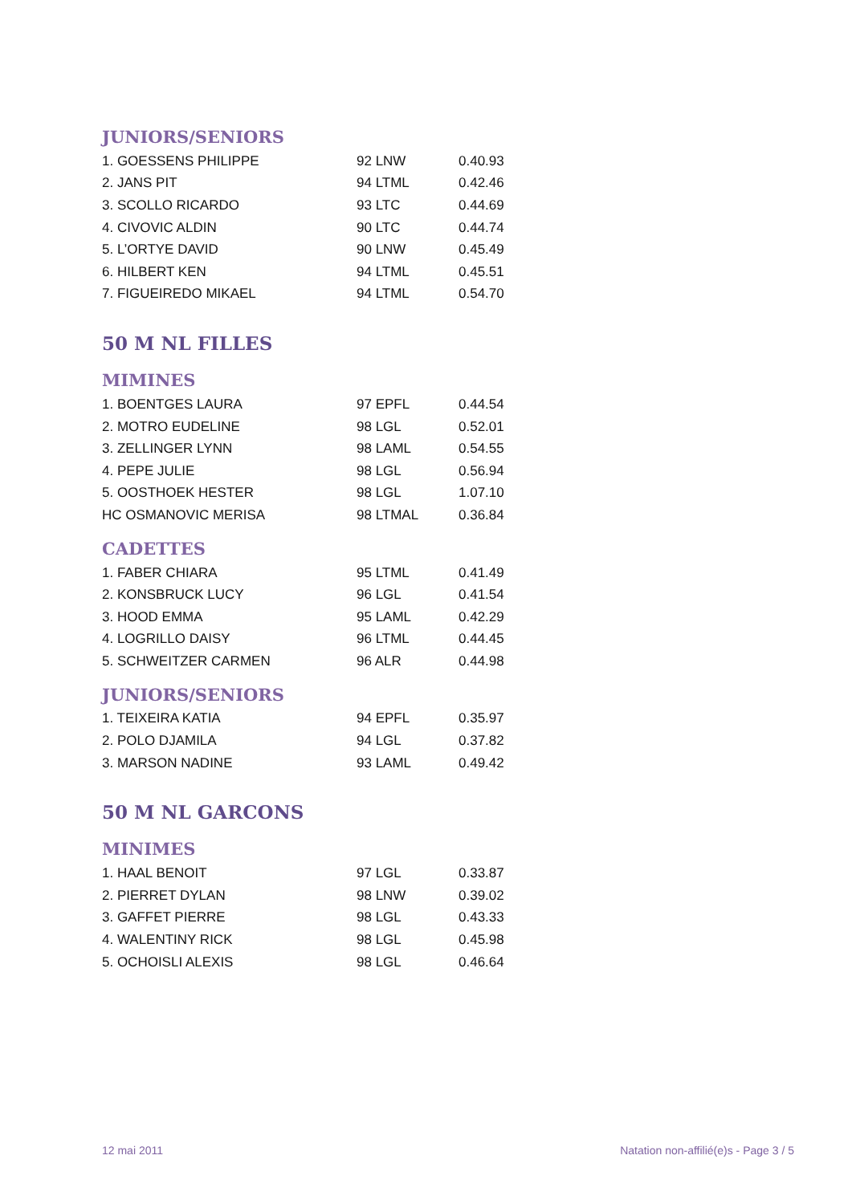JUNIORS/SENIORS
| 1. GOESSENS PHILIPPE | 92 LNW | 0.40.93 |
| 2. JANS PIT | 94 LTML | 0.42.46 |
| 3. SCOLLO RICARDO | 93 LTC | 0.44.69 |
| 4. CIVOVIC ALDIN | 90 LTC | 0.44.74 |
| 5. L’ORTYE DAVID | 90 LNW | 0.45.49 |
| 6. HILBERT KEN | 94 LTML | 0.45.51 |
| 7. FIGUEIREDO MIKAEL | 94 LTML | 0.54.70 |
50 M NL FILLES
MIMINES
| 1. BOENTGES LAURA | 97 EPFL | 0.44.54 |
| 2. MOTRO EUDELINE | 98 LGL | 0.52.01 |
| 3. ZELLINGER LYNN | 98 LAML | 0.54.55 |
| 4. PEPE JULIE | 98 LGL | 0.56.94 |
| 5. OOSTHOEK HESTER | 98 LGL | 1.07.10 |
| HC OSMANOVIC MERISA | 98 LTMAL | 0.36.84 |
CADETTES
| 1. FABER CHIARA | 95 LTML | 0.41.49 |
| 2. KONSBRUCK LUCY | 96 LGL | 0.41.54 |
| 3. HOOD EMMA | 95 LAML | 0.42.29 |
| 4. LOGRILLO DAISY | 96 LTML | 0.44.45 |
| 5. SCHWEITZER CARMEN | 96 ALR | 0.44.98 |
JUNIORS/SENIORS
| 1. TEIXEIRA KATIA | 94 EPFL | 0.35.97 |
| 2. POLO DJAMILA | 94 LGL | 0.37.82 |
| 3. MARSON NADINE | 93 LAML | 0.49.42 |
50 M NL GARCONS
MINIMES
| 1. HAAL BENOIT | 97 LGL | 0.33.87 |
| 2. PIERRET DYLAN | 98 LNW | 0.39.02 |
| 3. GAFFET PIERRE | 98 LGL | 0.43.33 |
| 4. WALENTINY RICK | 98 LGL | 0.45.98 |
| 5. OCHOISLI ALEXIS | 98 LGL | 0.46.64 |
12 mai 2011
Natation non-affilié(e)s - Page 3 / 5